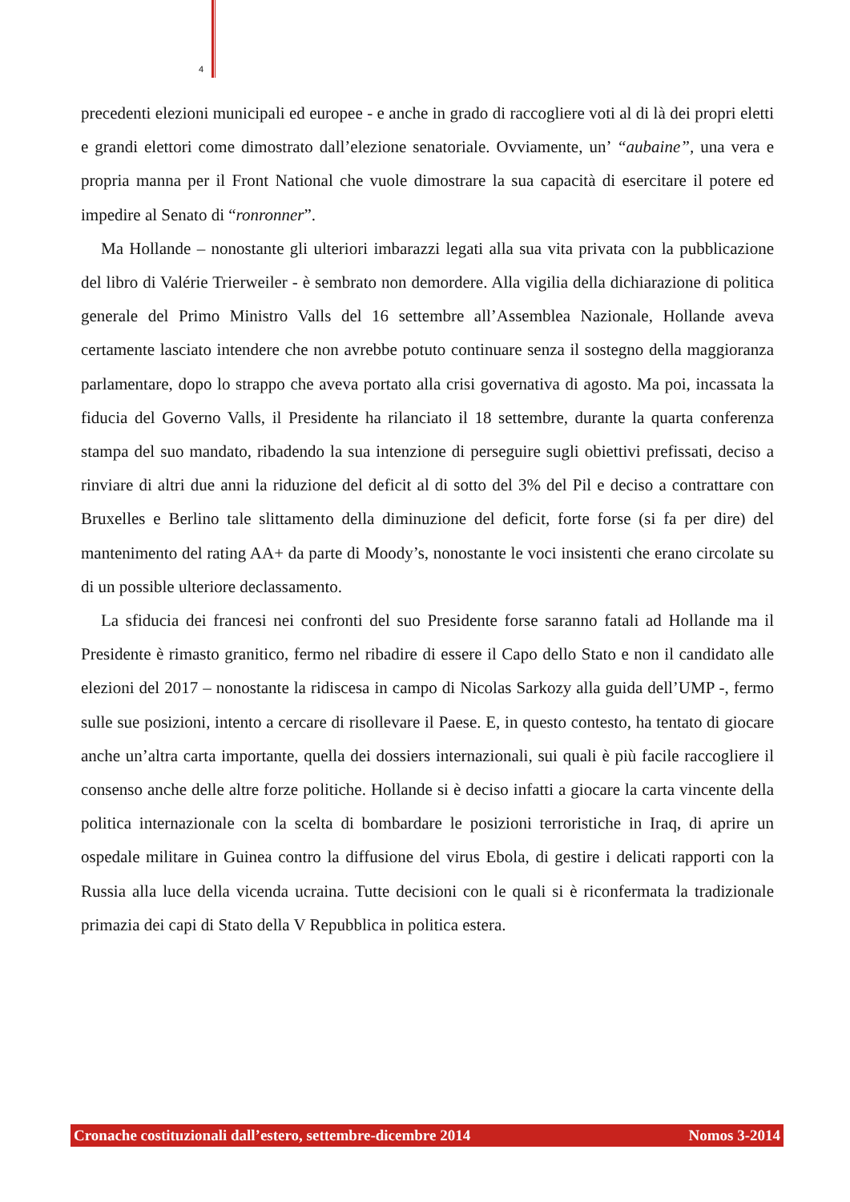4
precedenti elezioni municipali ed europee - e anche in grado di raccogliere voti al di là dei propri eletti e grandi elettori come dimostrato dall’elezione senatoriale. Ovviamente, un’ “aubaine”, una vera e propria manna per il Front National che vuole dimostrare la sua capacità di esercitare il potere ed impedire al Senato di “ronronner”.
Ma Hollande – nonostante gli ulteriori imbarazzi legati alla sua vita privata con la pubblicazione del libro di Valérie Trierweiler - è sembrato non demordere. Alla vigilia della dichiarazione di politica generale del Primo Ministro Valls del 16 settembre all’Assemblea Nazionale, Hollande aveva certamente lasciato intendere che non avrebbe potuto continuare senza il sostegno della maggioranza parlamentare, dopo lo strappo che aveva portato alla crisi governativa di agosto. Ma poi, incassata la fiducia del Governo Valls, il Presidente ha rilanciato il 18 settembre, durante la quarta conferenza stampa del suo mandato, ribadendo la sua intenzione di perseguire sugli obiettivi prefissati, deciso a rinviare di altri due anni la riduzione del deficit al di sotto del 3% del Pil e deciso a contrattare con Bruxelles e Berlino tale slittamento della diminuzione del deficit, forte forse (si fa per dire) del mantenimento del rating AA+ da parte di Moody’s, nonostante le voci insistenti che erano circolate su di un possible ulteriore declassamento.
La sfiducia dei francesi nei confronti del suo Presidente forse saranno fatali ad Hollande ma il Presidente è rimasto granitico, fermo nel ribadire di essere il Capo dello Stato e non il candidato alle elezioni del 2017 – nonostante la ridiscesa in campo di Nicolas Sarkozy alla guida dell’UMP -, fermo sulle sue posizioni, intento a cercare di risollevare il Paese. E, in questo contesto, ha tentato di giocare anche un’altra carta importante, quella dei dossiers internazionali, sui quali è più facile raccogliere il consenso anche delle altre forze politiche. Hollande si è deciso infatti a giocare la carta vincente della politica internazionale con la scelta di bombardare le posizioni terroristiche in Iraq, di aprire un ospedale militare in Guinea contro la diffusione del virus Ebola, di gestire i delicati rapporti con la Russia alla luce della vicenda ucraina. Tutte decisioni con le quali si è riconfermata la tradizionale primazia dei capi di Stato della V Repubblica in politica estera.
Cronache costituzionali dall’estero, settembre-dicembre 2014 Nomos 3-2014